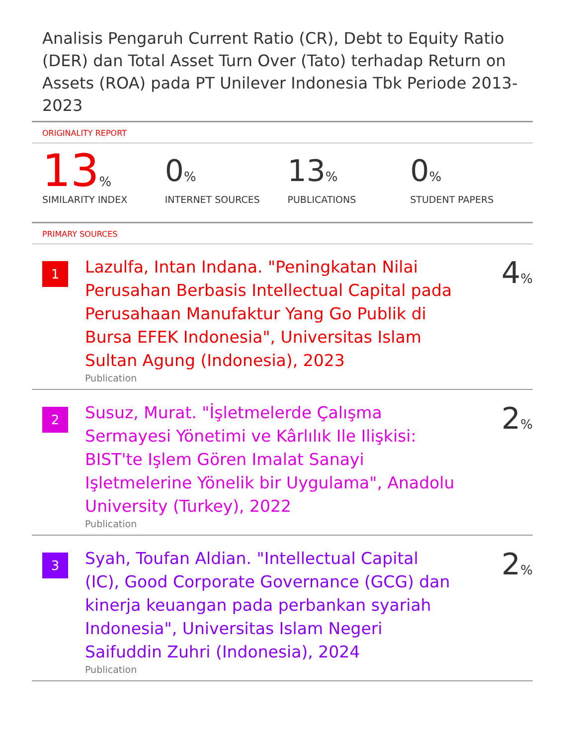Analisis Pengaruh Current Ratio (CR), Debt to Equity Ratio (DER) dan Total Asset Turn Over (Tato) terhadap Return on Assets (ROA) pada PT Unilever Indonesia Tbk Periode 2013-2023
ORIGINALITY REPORT
13%
SIMILARITY INDEX
0%
INTERNET SOURCES
13%
PUBLICATIONS
0%
STUDENT PAPERS
PRIMARY SOURCES
1
Lazulfa, Intan Indana. "Peningkatan Nilai Perusahan Berbasis Intellectual Capital pada Perusahaan Manufaktur Yang Go Publik di Bursa EFEK Indonesia", Universitas Islam Sultan Agung (Indonesia), 2023
Publication
4%
2
Susuz, Murat. "İşletmelerde Çalışma Sermayesi Yönetimi ve Kârlılık Ile Ilişkisi: BIST'te Işlem Gören Imalat Sanayi Işletmelerine Yönelik bir Uygulama", Anadolu University (Turkey), 2022
Publication
2%
3
Syah, Toufan Aldian. "Intellectual Capital (IC), Good Corporate Governance (GCG) dan kinerja keuangan pada perbankan syariah Indonesia", Universitas Islam Negeri Saifuddin Zuhri (Indonesia), 2024
Publication
2%